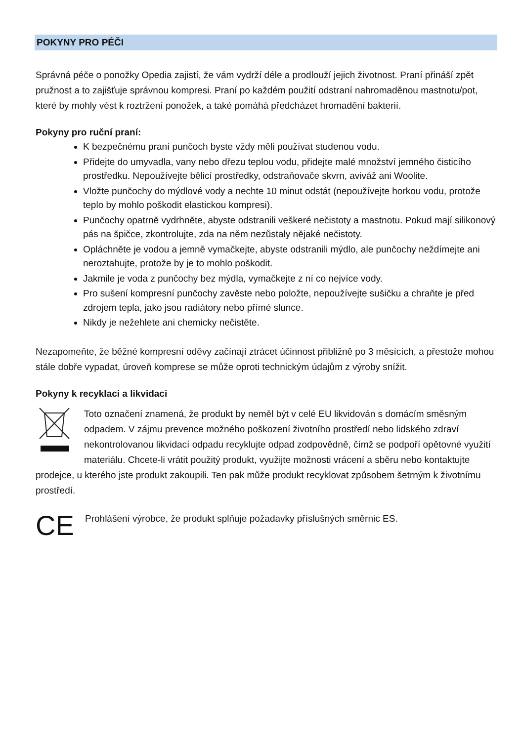POKYNY PRO PÉČI
Správná péče o ponožky Opedia zajistí, že vám vydrží déle a prodlouží jejich životnost. Praní přináší zpět pružnost a to zajišťuje správnou kompresi. Praní po každém použití odstraní nahromaděnou mastnotu/pot, které by mohly vést k roztržení ponožek, a také pomáhá předcházet hromadění bakterií.
Pokyny pro ruční praní:
K bezpečnému praní punčoch byste vždy měli používat studenou vodu.
Přidejte do umyvadla, vany nebo dřezu teplou vodu, přidejte malé množství jemného čisticího prostředku. Nepoužívejte bělicí prostředky, odstraňovače skvrn, aviváž ani Woolite.
Vložte punčochy do mýdlové vody a nechte 10 minut odstát (nepoužívejte horkou vodu, protože teplo by mohlo poškodit elastickou kompresi).
Punčochy opatrně vydrhněte, abyste odstranili veškeré nečistoty a mastnotu. Pokud mají silikonový pás na špičce, zkontrolujte, zda na něm nezůstaly nějaké nečistoty.
Opláchněte je vodou a jemně vymačkejte, abyste odstranili mýdlo, ale punčochy neždímejte ani neroztahujte, protože by je to mohlo poškodit.
Jakmile je voda z punčochy bez mýdla, vymačkejte z ní co nejvíce vody.
Pro sušení kompresní punčochy zavěste nebo položte, nepoužívejte sušičku a chraňte je před zdrojem tepla, jako jsou radiátory nebo přímé slunce.
Nikdy je nežehlete ani chemicky nečistěte.
Nezapomeňte, že běžné kompresní oděvy začínají ztrácet účinnost přibližně po 3 měsících, a přestože mohou stále dobře vypadat, úroveň komprese se může oproti technickým údajům z výroby snížit.
Pokyny k recyklaci a likvidaci
Toto označení znamená, že produkt by neměl být v celé EU likvidován s domácím směsným odpadem. V zájmu prevence možného poškození životního prostředí nebo lidského zdraví nekontrolovanou likvidací odpadu recyklujte odpad zodpovědně, čímž se podpoří opětovné využití materiálu. Chcete-li vrátit použitý produkt, využijte možnosti vrácení a sběru nebo kontaktujte prodejce, u kterého jste produkt zakoupili. Ten pak může produkt recyklovat způsobem šetrným k životnímu prostředí.
CE Prohlášení výrobce, že produkt splňuje požadavky příslušných směrnic ES.